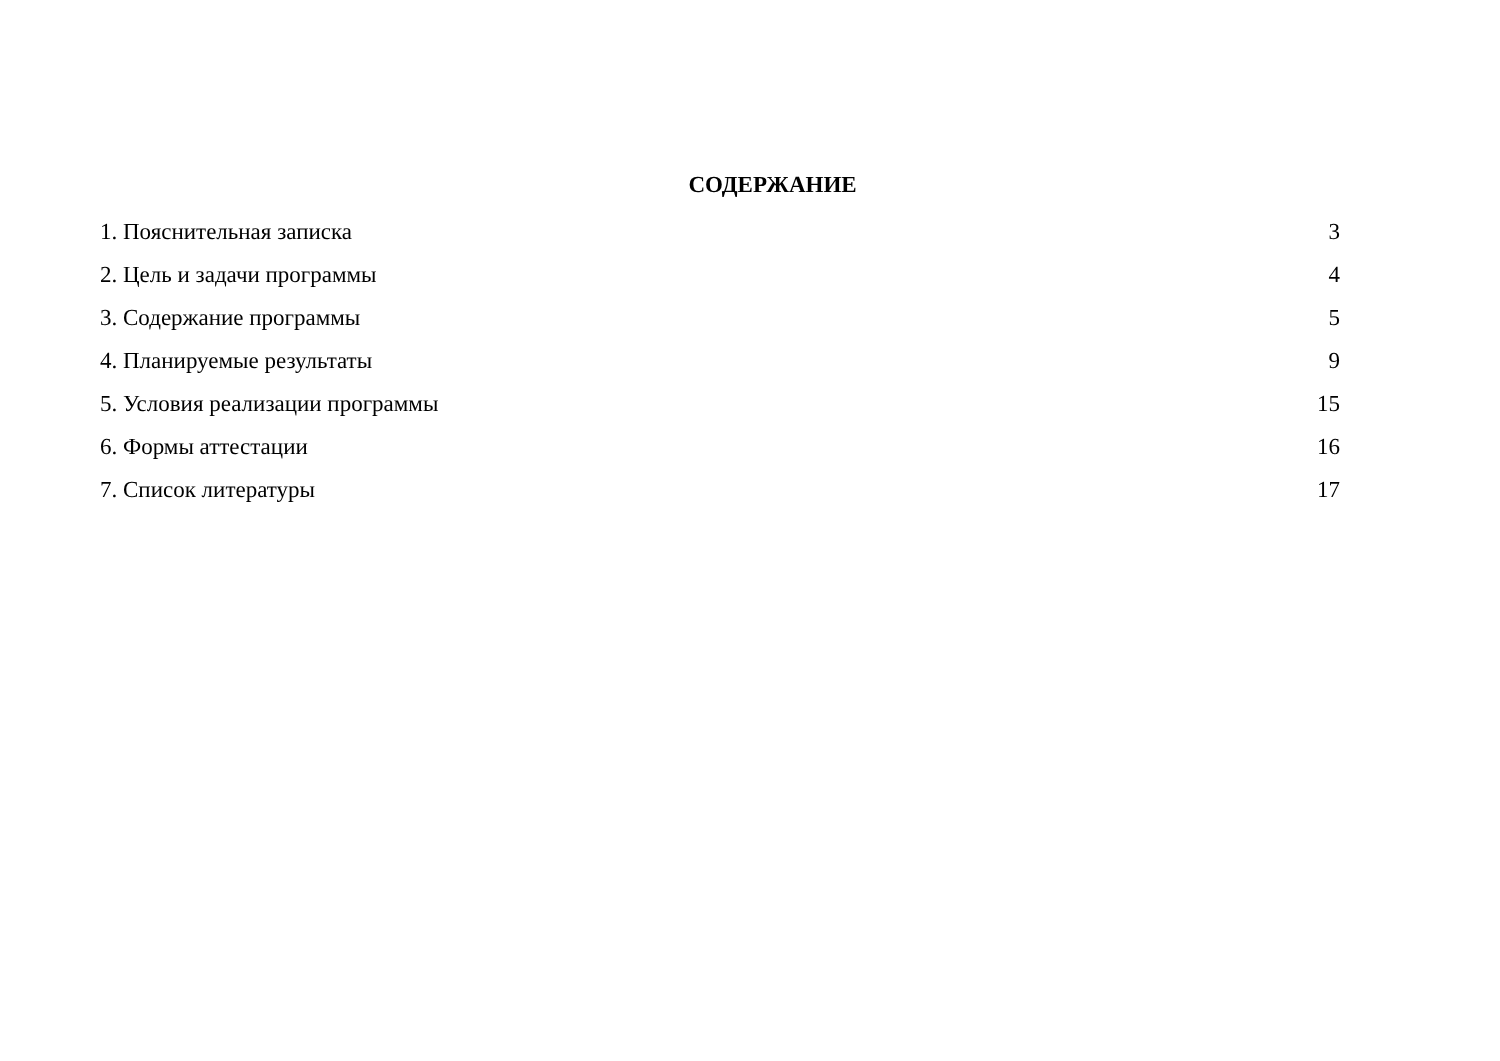СОДЕРЖАНИЕ
1. Пояснительная записка 3
2. Цель и задачи программы 4
3. Содержание программы 5
4. Планируемые результаты 9
5. Условия реализации программы 15
6. Формы аттестации 16
7. Список литературы 17